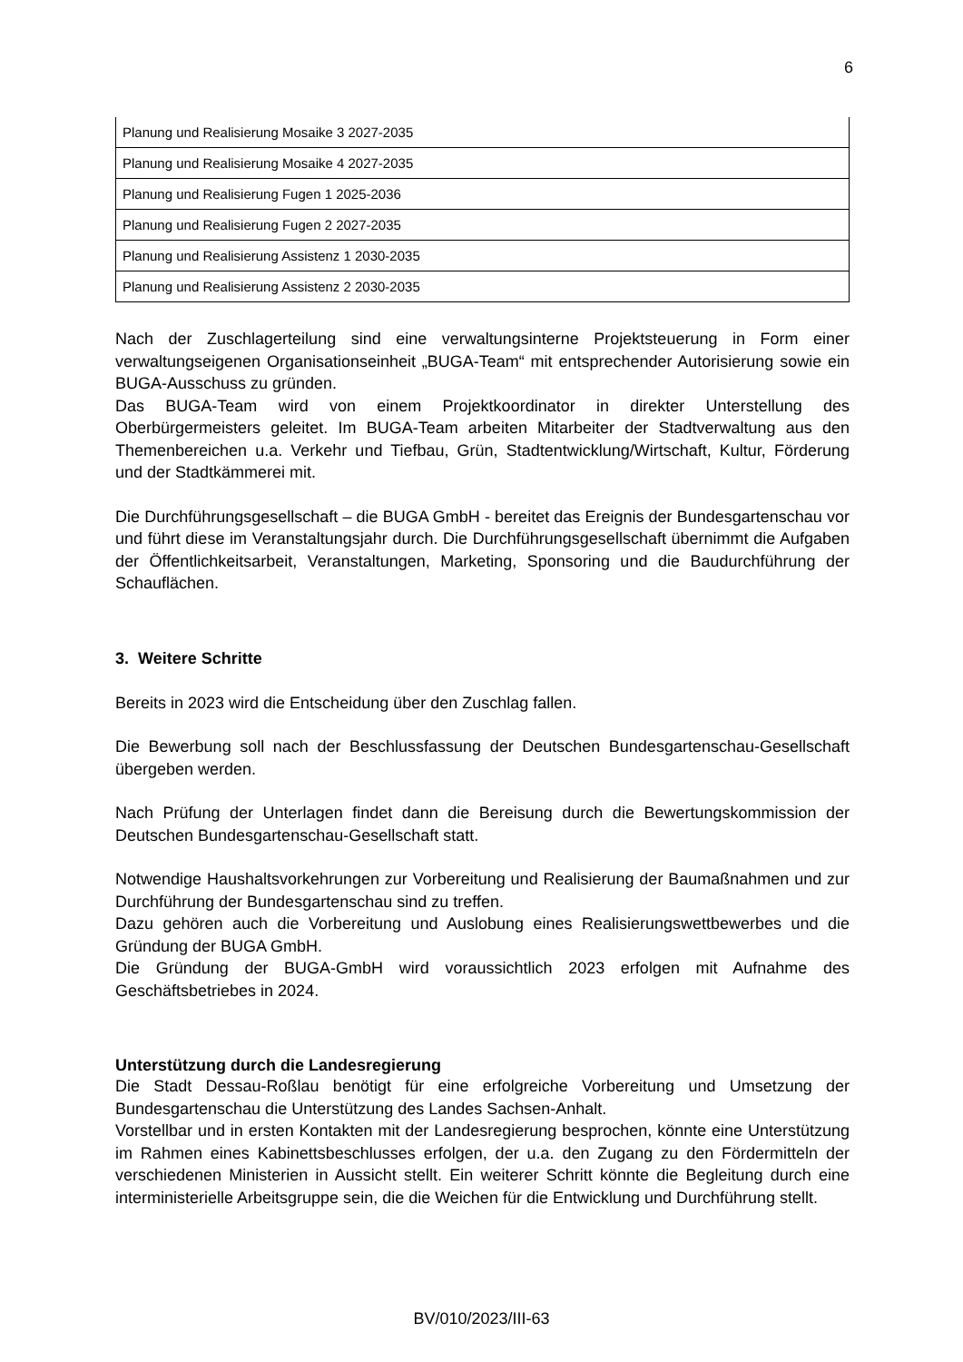6
| Planung und Realisierung Mosaike 3 2027-2035 |
| Planung und Realisierung Mosaike 4 2027-2035 |
| Planung und Realisierung Fugen 1 2025-2036 |
| Planung und Realisierung Fugen 2 2027-2035 |
| Planung und Realisierung Assistenz 1 2030-2035 |
| Planung und Realisierung Assistenz 2 2030-2035 |
Nach der Zuschlagerteilung sind eine verwaltungsinterne Projektsteuerung in Form einer verwaltungseigenen Organisationseinheit „BUGA-Team“ mit entsprechender Autorisierung sowie ein BUGA-Ausschuss zu gründen.
Das BUGA-Team wird von einem Projektkoordinator in direkter Unterstellung des Oberbürgermeisters geleitet. Im BUGA-Team arbeiten Mitarbeiter der Stadtverwaltung aus den Themenbereichen u.a. Verkehr und Tiefbau, Grün, Stadtentwicklung/Wirtschaft, Kultur, Förderung und der Stadtkämmerei mit.
Die Durchführungsgesellschaft – die BUGA GmbH - bereitet das Ereignis der Bundesgartenschau vor und führt diese im Veranstaltungsjahr durch. Die Durchführungsgesellschaft übernimmt die Aufgaben der Öffentlichkeitsarbeit, Veranstaltungen, Marketing, Sponsoring und die Baudurchführung der Schauflächen.
3. Weitere Schritte
Bereits in 2023 wird die Entscheidung über den Zuschlag fallen.
Die Bewerbung soll nach der Beschlussfassung der Deutschen Bundesgartenschau-Gesellschaft übergeben werden.
Nach Prüfung der Unterlagen findet dann die Bereisung durch die Bewertungskommission der Deutschen Bundesgartenschau-Gesellschaft statt.
Notwendige Haushaltsvorkehrungen zur Vorbereitung und Realisierung der Baumaßnahmen und zur Durchführung der Bundesgartenschau sind zu treffen.
Dazu gehören auch die Vorbereitung und Auslobung eines Realisierungswettbewerbes und die Gründung der BUGA GmbH.
Die Gründung der BUGA-GmbH wird voraussichtlich 2023 erfolgen mit Aufnahme des Geschäftsbetriebes in 2024.
Unterstützung durch die Landesregierung
Die Stadt Dessau-Roßlau benötigt für eine erfolgreiche Vorbereitung und Umsetzung der Bundesgartenschau die Unterstützung des Landes Sachsen-Anhalt.
Vorstellbar und in ersten Kontakten mit der Landesregierung besprochen, könnte eine Unterstützung im Rahmen eines Kabinettsbeschlusses erfolgen, der u.a. den Zugang zu den Fördermitteln der verschiedenen Ministerien in Aussicht stellt. Ein weiterer Schritt könnte die Begleitung durch eine interministerielle Arbeitsgruppe sein, die die Weichen für die Entwicklung und Durchführung stellt.
BV/010/2023/III-63